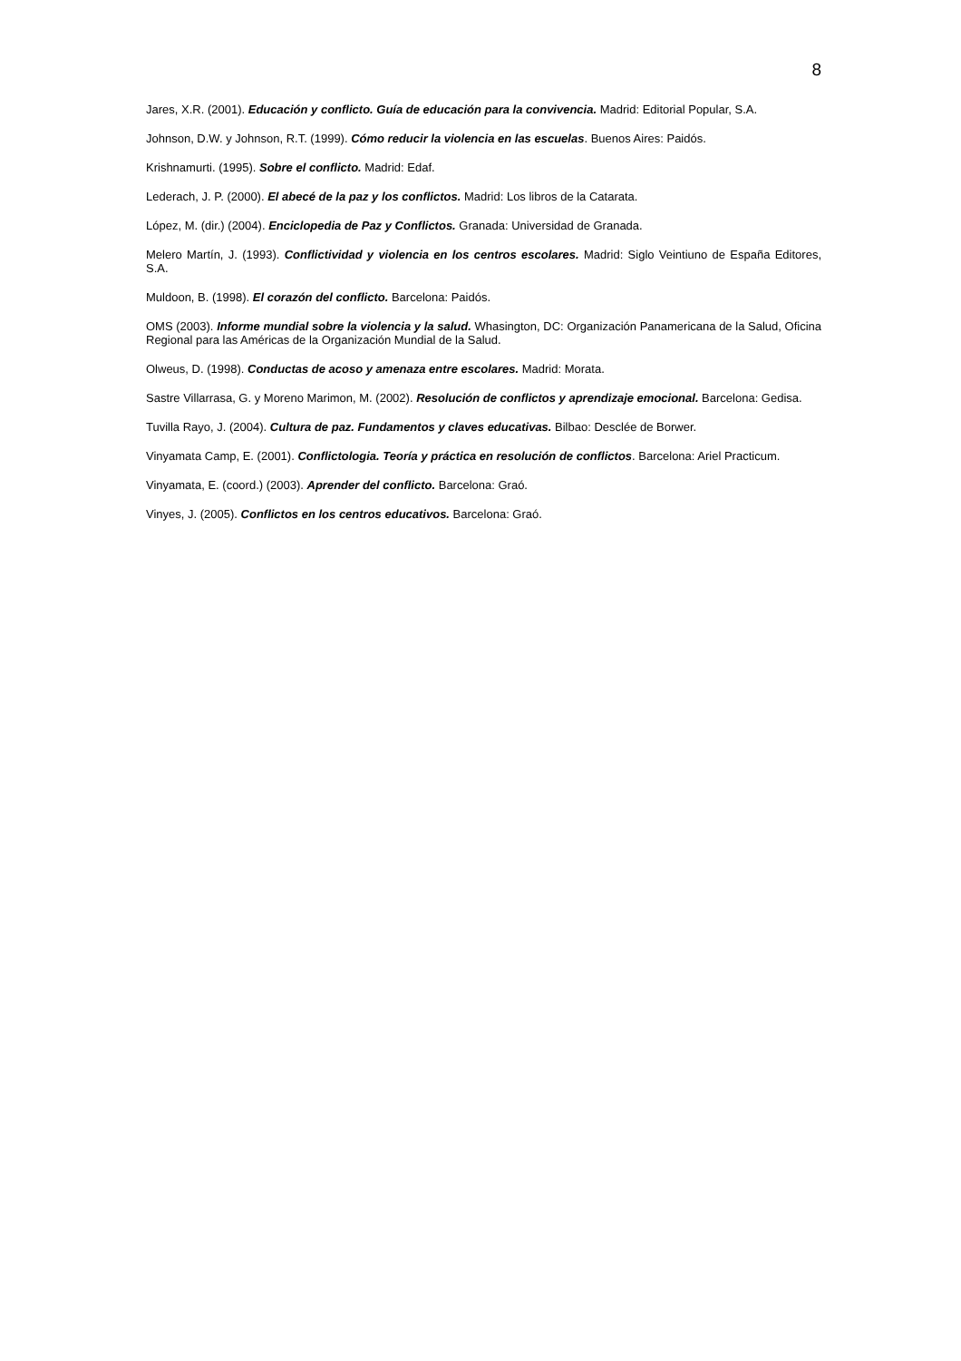8
Jares, X.R. (2001). Educación y conflicto. Guía de educación para la convivencia. Madrid: Editorial Popular, S.A.
Johnson, D.W. y Johnson, R.T. (1999). Cómo reducir la violencia en las escuelas. Buenos Aires: Paidós.
Krishnamurti. (1995). Sobre el conflicto. Madrid: Edaf.
Lederach, J. P. (2000). El abecé de la paz y los conflictos. Madrid: Los libros de la Catarata.
López, M. (dir.) (2004). Enciclopedia de Paz y Conflictos. Granada: Universidad de Granada.
Melero Martín, J. (1993). Conflictividad y violencia en los centros escolares. Madrid: Siglo Veintiuno de España Editores, S.A.
Muldoon, B. (1998). El corazón del conflicto. Barcelona: Paidós.
OMS (2003). Informe mundial sobre la violencia y la salud. Whasington, DC: Organización Panamericana de la Salud, Oficina Regional para las Américas de la Organización Mundial de la Salud.
Olweus, D. (1998). Conductas de acoso y amenaza entre escolares. Madrid: Morata.
Sastre Villarrasa, G. y Moreno Marimon, M. (2002). Resolución de conflictos y aprendizaje emocional. Barcelona: Gedisa.
Tuvilla Rayo, J. (2004). Cultura de paz. Fundamentos y claves educativas. Bilbao: Desclée de Borwer.
Vinyamata Camp, E. (2001). Conflictologia. Teoría y práctica en resolución de conflictos. Barcelona: Ariel Practicum.
Vinyamata, E. (coord.) (2003). Aprender del conflicto. Barcelona: Graó.
Vinyes, J. (2005). Conflictos en los centros educativos. Barcelona: Graó.